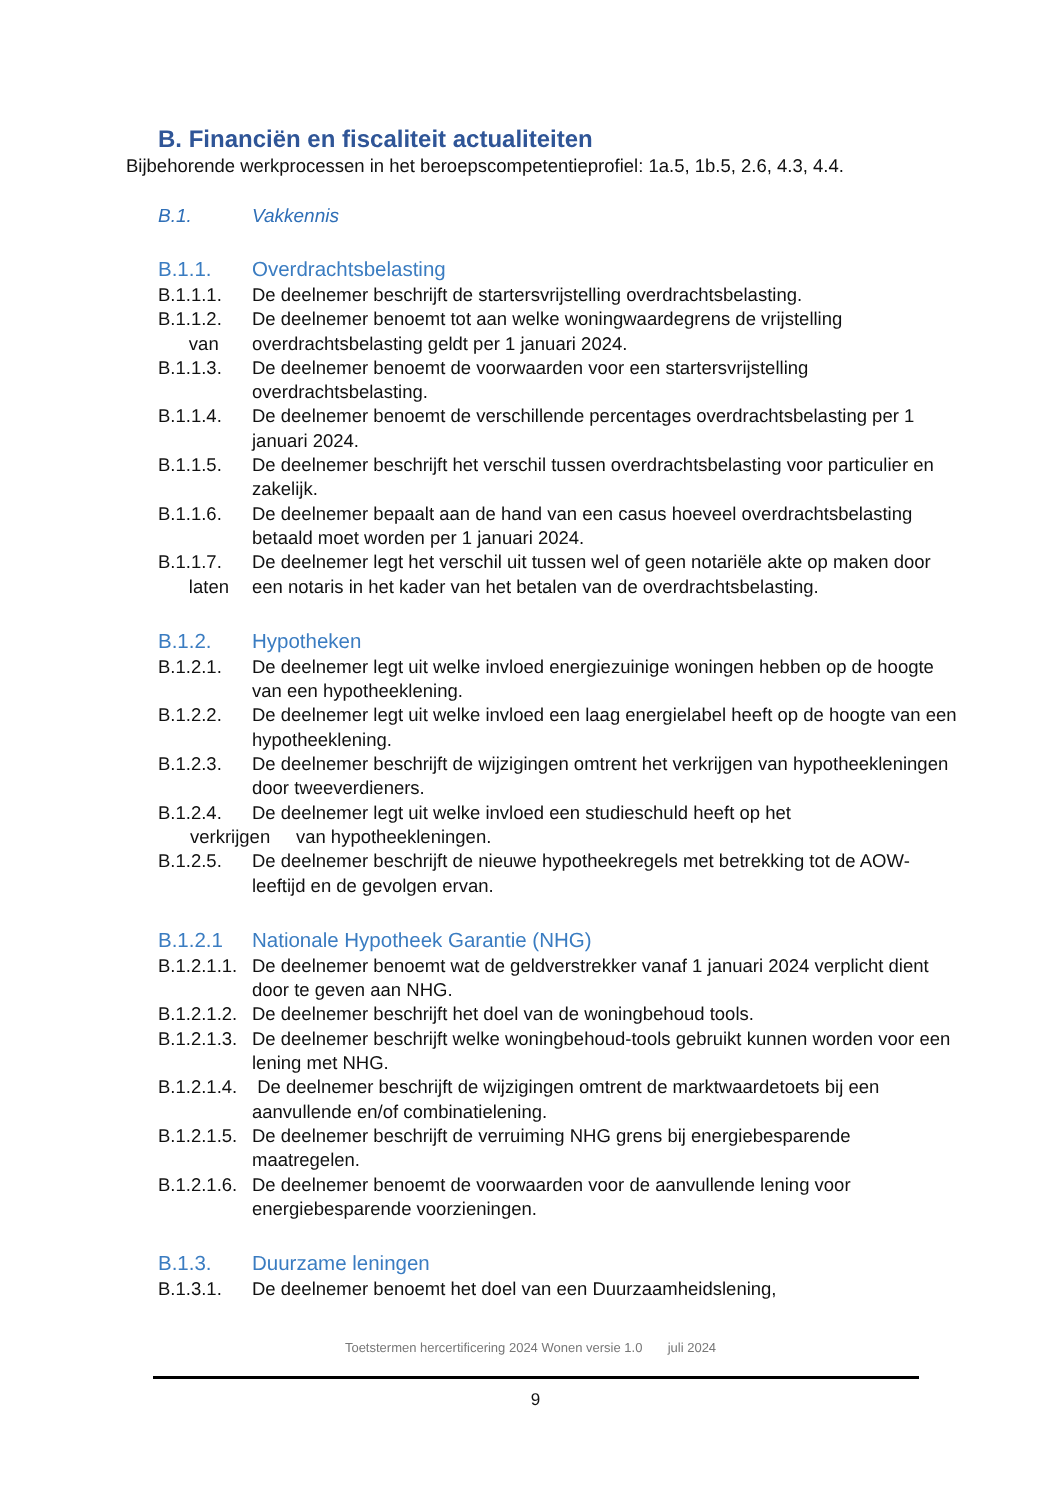B. Financiën en fiscaliteit actualiteiten
Bijbehorende werkprocessen in het beroepscompetentieprofiel: 1a.5, 1b.5, 2.6, 4.3, 4.4.
B.1. Vakkennis
B.1.1. Overdrachtsbelasting
B.1.1.1. De deelnemer beschrijft de startersvrijstelling overdrachtsbelasting.
B.1.1.2.
van De deelnemer benoemt tot aan welke woningwaardegrens de vrijstelling overdrachtsbelasting geldt per 1 januari 2024.
B.1.1.3. De deelnemer benoemt de voorwaarden voor een startersvrijstelling overdrachtsbelasting.
B.1.1.4. De deelnemer benoemt de verschillende percentages overdrachtsbelasting per 1 januari 2024.
B.1.1.5. De deelnemer beschrijft het verschil tussen overdrachtsbelasting voor particulier en zakelijk.
B.1.1.6. De deelnemer bepaalt aan de hand van een casus hoeveel overdrachtsbelasting betaald moet worden per 1 januari 2024.
B.1.1.7.
laten De deelnemer legt het verschil uit tussen wel of geen notariële akte op maken door een notaris in het kader van het betalen van de overdrachtsbelasting.
B.1.2. Hypotheken
B.1.2.1. De deelnemer legt uit welke invloed energiezuinige woningen hebben op de hoogte van een hypotheeklening.
B.1.2.2. De deelnemer legt uit welke invloed een laag energielabel heeft op de hoogte van een hypotheeklening.
B.1.2.3. De deelnemer beschrijft de wijzigingen omtrent het verkrijgen van hypotheekleningen door tweeverdieners.
B.1.2.4. De deelnemer legt uit welke invloed een studieschuld heeft op het
verkrijgen van hypotheekleningen.
B.1.2.5. De deelnemer beschrijft de nieuwe hypotheekregels met betrekking tot de AOW-leeftijd en de gevolgen ervan.
B.1.2.1 Nationale Hypotheek Garantie (NHG)
B.1.2.1.1. De deelnemer benoemt wat de geldverstrekker vanaf 1 januari 2024 verplicht dient door te geven aan NHG.
B.1.2.1.2. De deelnemer beschrijft het doel van de woningbehoud tools.
B.1.2.1.3. De deelnemer beschrijft welke woningbehoud-tools gebruikt kunnen worden voor een lening met NHG.
B.1.2.1.4. De deelnemer beschrijft de wijzigingen omtrent de marktwaardetoets bij een aanvullende en/of combinatielening.
B.1.2.1.5. De deelnemer beschrijft de verruiming NHG grens bij energiebesparende maatregelen.
B.1.2.1.6. De deelnemer benoemt de voorwaarden voor de aanvullende lening voor energiebesparende voorzieningen.
B.1.3. Duurzame leningen
B.1.3.1. De deelnemer benoemt het doel van een Duurzaamheidslening,
Toetstermen hercertificering 2024 Wonen versie 1.0 juli 2024
9